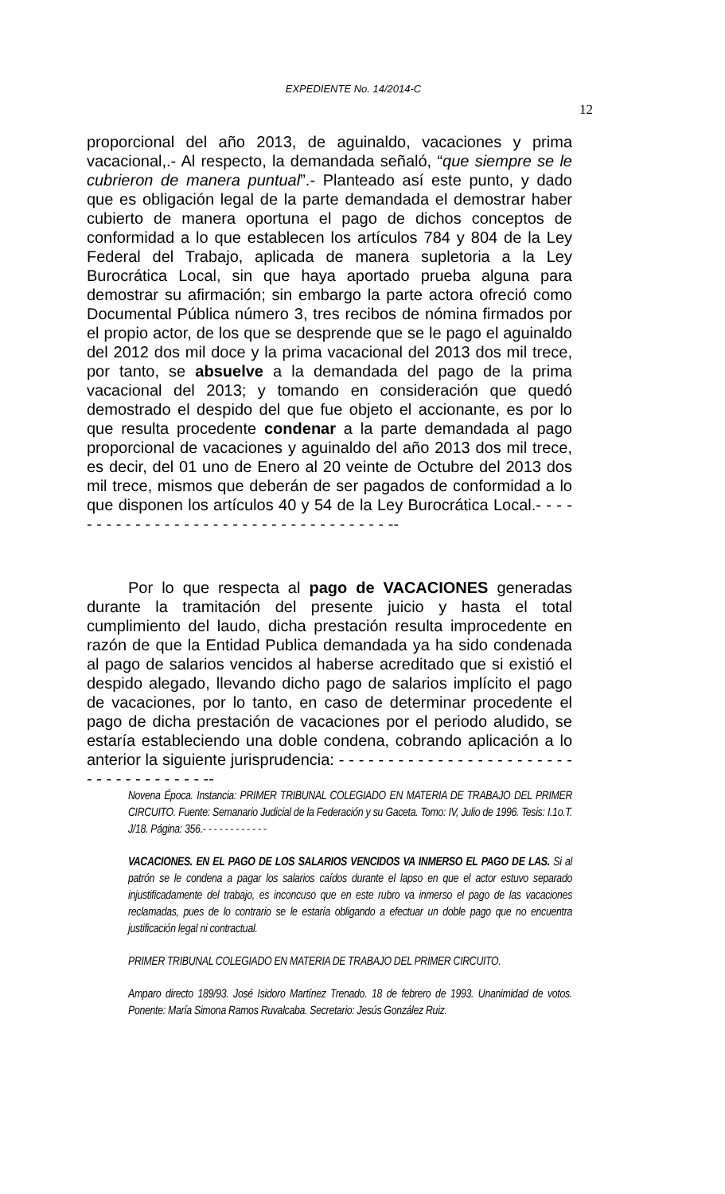EXPEDIENTE No. 14/2014-C
12
proporcional del año 2013, de aguinaldo, vacaciones y prima vacacional,.- Al respecto, la demandada señaló, “que siempre se le cubrieron de manera puntual”.- Planteado así este punto, y dado que es obligación legal de la parte demandada el demostrar haber cubierto de manera oportuna el pago de dichos conceptos de conformidad a lo que establecen los artículos 784 y 804 de la Ley Federal del Trabajo, aplicada de manera supletoria a la Ley Burocrática Local, sin que haya aportado prueba alguna para demostrar su afirmación; sin embargo la parte actora ofreció como Documental Pública número 3, tres recibos de nómina firmados por el propio actor, de los que se desprende que se le pago el aguinaldo del 2012 dos mil doce y la prima vacacional del 2013 dos mil trece, por tanto, se absuelve a la demandada del pago de la prima vacacional del 2013; y tomando en consideración que quedó demostrado el despido del que fue objeto el accionante, es por lo que resulta procedente condenar a la parte demandada al pago proporcional de vacaciones y aguinaldo del año 2013 dos mil trece, es decir, del 01 uno de Enero al 20 veinte de Octubre del 2013 dos mil trece, mismos que deberán de ser pagados de conformidad a lo que disponen los artículos 40 y 54 de la Ley Burocrática Local.- - - - - - - - - - - - - - - - - - - - - - - - - - - - - - - - - - - --
Por lo que respecta al pago de VACACIONES generadas durante la tramitación del presente juicio y hasta el total cumplimiento del laudo, dicha prestación resulta improcedente en razón de que la Entidad Publica demandada ya ha sido condenada al pago de salarios vencidos al haberse acreditado que si existió el despido alegado, llevando dicho pago de salarios implícito el pago de vacaciones, por lo tanto, en caso de determinar procedente el pago de dicha prestación de vacaciones por el periodo aludido, se estaría estableciendo una doble condena, cobrando aplicación a lo anterior la siguiente jurisprudencia: - - - - - - - - - - - - - - - - - - - - - - - - - - - - - - - - - - - - --
Novena Época. Instancia: PRIMER TRIBUNAL COLEGIADO EN MATERIA DE TRABAJO DEL PRIMER CIRCUITO. Fuente: Semanario Judicial de la Federación y su Gaceta. Tomo: IV, Julio de 1996. Tesis: I.1o.T. J/18. Página: 356.- - - - - - - - - - - -
VACACIONES. EN EL PAGO DE LOS SALARIOS VENCIDOS VA INMERSO EL PAGO DE LAS. Si al patrón se le condena a pagar los salarios caídos durante el lapso en que el actor estuvo separado injustificadamente del trabajo, es inconcuso que en este rubro va inmerso el pago de las vacaciones reclamadas, pues de lo contrario se le estaría obligando a efectuar un doble pago que no encuentra justificación legal ni contractual.
PRIMER TRIBUNAL COLEGIADO EN MATERIA DE TRABAJO DEL PRIMER CIRCUITO.
Amparo directo 189/93. José Isidoro Martínez Trenado. 18 de febrero de 1993. Unanimidad de votos. Ponente: María Simona Ramos Ruvalcaba. Secretario: Jesús González Ruiz.